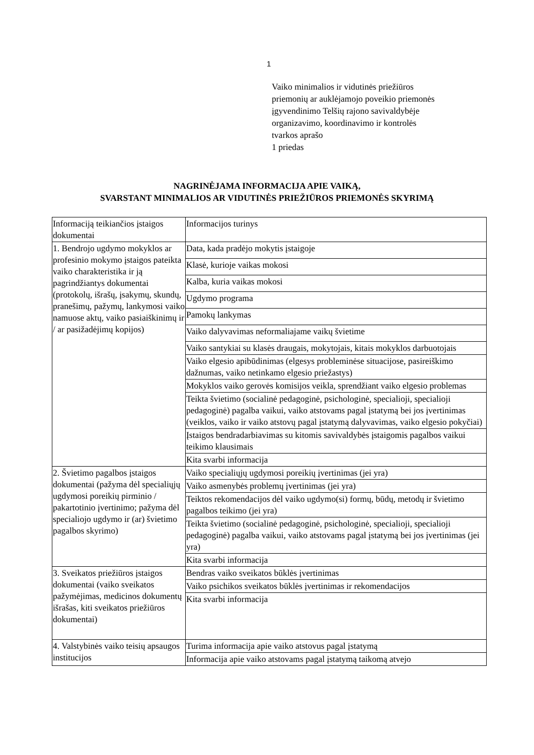1
Vaiko minimalios ir vidutinės priežiūros
priemonių ar auklėjamojo poveikio priemonės
įgyvendinimo Telšių rajono savivaldybėje
organizavimo, koordinavimo ir kontrolės
tvarkos aprašo
1 priedas
NAGRINĖJAMA INFORMACIJA APIE VAIKĄ,
SVARSTANT MINIMALIOS AR VIDUTINĖS PRIEŽIŪROS PRIEMONĖS SKYRIMĄ
| Informaciją teikiančios įstaigos dokumentai | Informacijos turinys |
| 1. Bendrojo ugdymo mokyklos ar profesinio mokymo įstaigos pateikta vaiko charakteristika ir ją pagrindžiantys dokumentai (protokolų, išrašų, įsakymų, skundų, pranešimų, pažymų, lankymosi vaiko namuose aktų, vaiko pasiaiškinimų ir / ar pasižadėjimų kopijos) | Data, kada pradėjo mokytis įstaigoje |
| | Klasė, kurioje vaikas mokosi |
| | Kalba, kuria vaikas mokosi |
| | Ugdymo programa |
| | Pamokų lankymas |
| | Vaiko dalyvavimas neformaliajame vaikų švietime |
| | Vaiko santykiai su klasės draugais, mokytojais, kitais mokyklos darbuotojais |
| | Vaiko elgesio apibūdinimas (elgesys probleminėse situacijose, pasireiškimo dažnumas, vaiko netinkamo elgesio priežastys) |
| | Mokyklos vaiko gerovės komisijos veikla, sprendžiant vaiko elgesio problemas |
| | Teikta švietimo (socialinė pedagoginė, psichologinė, specialioji, specialioji pedagoginė) pagalba vaikui, vaiko atstovams pagal įstatymą bei jos įvertinimas (veiklos, vaiko ir vaiko atstovų pagal įstatymą dalyvavimas, vaiko elgesio pokyčiai) |
| | Įstaigos bendradarbiavimas su kitomis savivaldybės įstaigomis pagalbos vaikui teikimo klausimais |
| | Kita svarbi informacija |
| 2. Švietimo pagalbos įstaigos dokumentai (pažyma dėl specialiųjų ugdymosi poreikių pirminio / pakartotinio įvertinimo; pažyma dėl specialiojo ugdymo ir (ar) švietimo pagalbos skyrimo) | Vaiko specialiųjų ugdymosi poreikių įvertinimas (jei yra) |
| | Vaiko asmenybės problemų įvertinimas (jei yra) |
| | Teiktos rekomendacijos dėl vaiko ugdymo(si) formų, būdų, metodų ir švietimo pagalbos teikimo (jei yra) |
| | Teikta švietimo (socialinė pedagoginė, psichologinė, specialioji, specialioji pedagoginė) pagalba vaikui, vaiko atstovams pagal įstatymą bei jos įvertinimas (jei yra) |
| | Kita svarbi informacija |
| 3. Sveikatos priežiūros įstaigos dokumentai (vaiko sveikatos pažymėjimas, medicinos dokumentų išrašas, kiti sveikatos priežiūros dokumentai) | Bendras vaiko sveikatos būklės įvertinimas |
| | Vaiko psichikos sveikatos būklės įvertinimas ir rekomendacijos |
| | Kita svarbi informacija |
| 4. Valstybinės vaiko teisių apsaugos institucijos | Turima informacija apie vaiko atstovus pagal įstatymą |
| | Informacija apie vaiko atstovams pagal įstatymą taikomą atvejo |